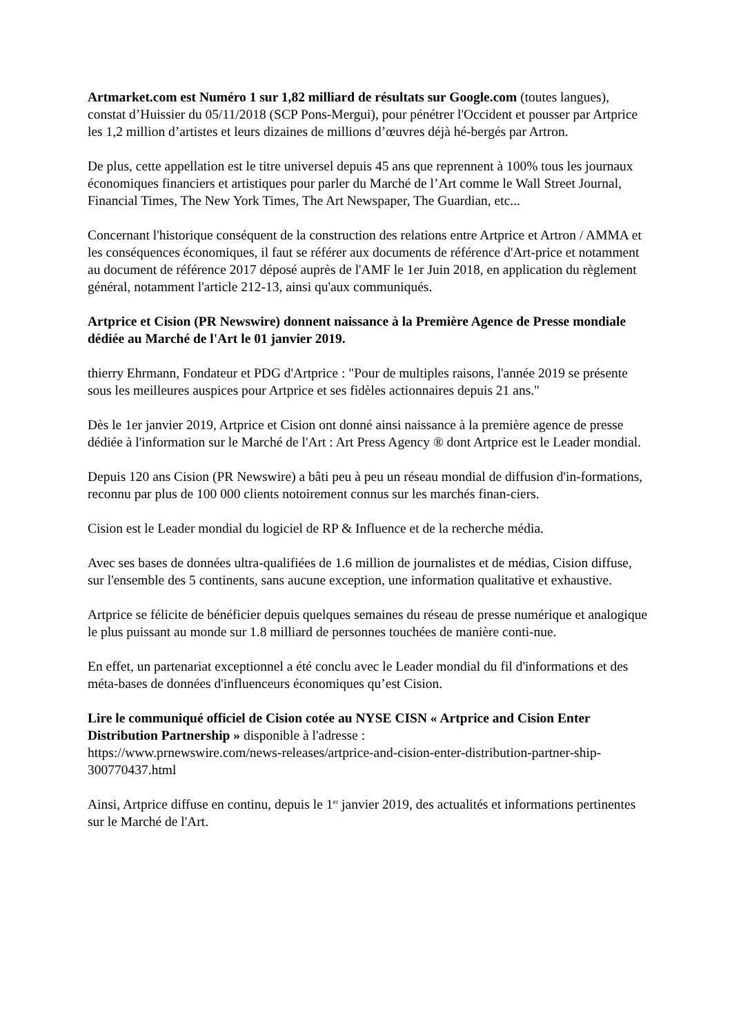Artmarket.com est Numéro 1 sur 1,82 milliard de résultats sur Google.com (toutes langues), constat d’Huissier du 05/11/2018 (SCP Pons-Mergui), pour pénétrer l'Occident et pousser par Artprice les 1,2 million d’artistes et leurs dizaines de millions d’œuvres déjà hé-bergés par Artron.
De plus, cette appellation est le titre universel depuis 45 ans que reprennent à 100% tous les journaux économiques financiers et artistiques pour parler du Marché de l’Art comme le Wall Street Journal, Financial Times, The New York Times, The Art Newspaper, The Guardian, etc...
Concernant l'historique conséquent de la construction des relations entre Artprice et Artron / AMMA et les conséquences économiques, il faut se référer aux documents de référence d'Art-price et notamment au document de référence 2017 déposé auprès de l'AMF le 1er Juin 2018, en application du règlement général, notamment l'article 212-13, ainsi qu'aux communiqués.
Artprice et Cision (PR Newswire) donnent naissance à la Première Agence de Presse mondiale dédiée au Marché de l'Art le 01 janvier 2019.
thierry Ehrmann, Fondateur et PDG d'Artprice : "Pour de multiples raisons, l'année 2019 se présente sous les meilleures auspices pour Artprice et ses fidèles actionnaires depuis 21 ans."
Dès le 1er janvier 2019, Artprice et Cision ont donné ainsi naissance à la première agence de presse dédiée à l'information sur le Marché de l'Art : Art Press Agency ® dont Artprice est le Leader mondial.
Depuis 120 ans Cision (PR Newswire) a bâti peu à peu un réseau mondial de diffusion d'in-formations, reconnu par plus de 100 000 clients notoirement connus sur les marchés finan-ciers.
Cision est le Leader mondial du logiciel de RP & Influence et de la recherche média.
Avec ses bases de données ultra-qualifiées de 1.6 million de journalistes et de médias, Cision diffuse, sur l'ensemble des 5 continents, sans aucune exception, une information qualitative et exhaustive.
Artprice se félicite de bénéficier depuis quelques semaines du réseau de presse numérique et analogique le plus puissant au monde sur 1.8 milliard de personnes touchées de manière conti-nue.
En effet, un partenariat exceptionnel a été conclu avec le Leader mondial du fil d'informations et des méta-bases de données d'influenceurs économiques qu’est Cision.
Lire le communiqué officiel de Cision cotée au NYSE CISN « Artprice and Cision Enter Distribution Partnership » disponible à l'adresse :
https://www.prnewswire.com/news-releases/artprice-and-cision-enter-distribution-partner-ship-300770437.html
Ainsi, Artprice diffuse en continu, depuis le 1<sup>er</sup> janvier 2019, des actualités et informations pertinentes sur le Marché de l'Art.